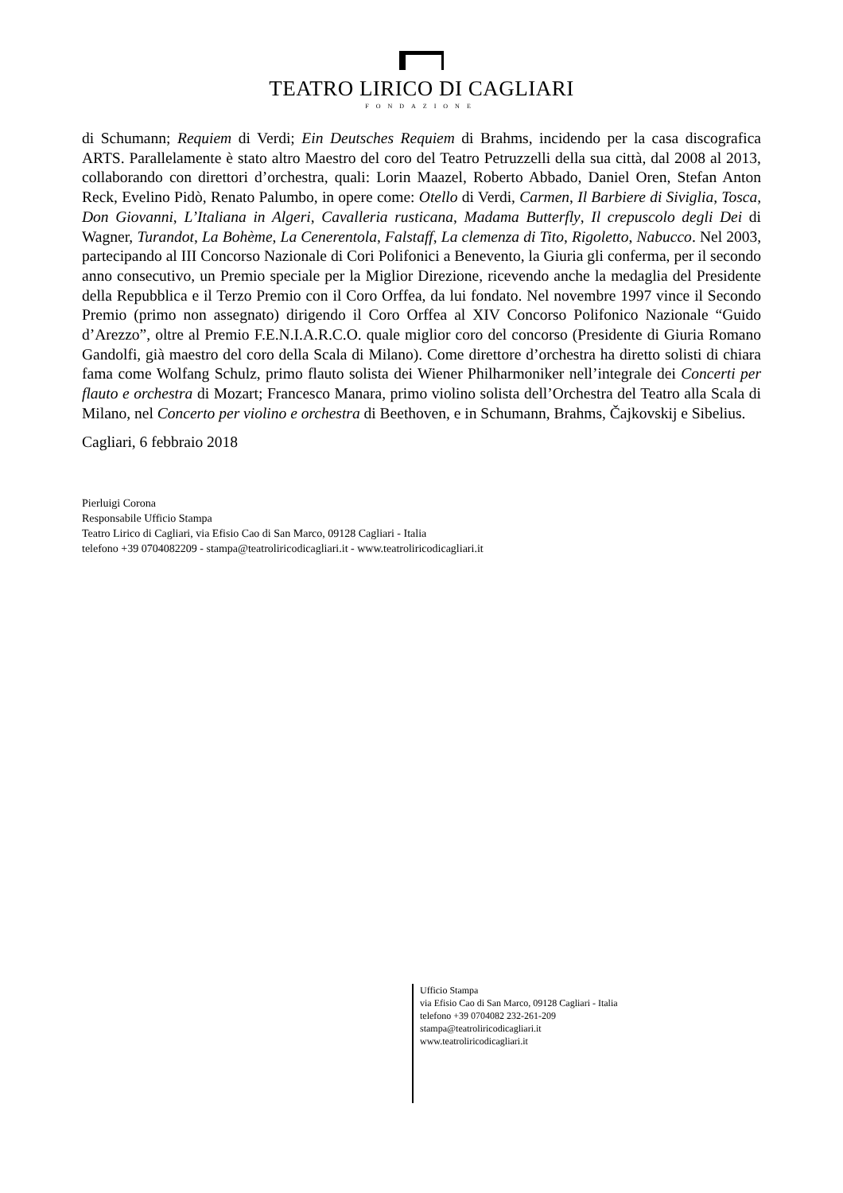TEATRO LIRICO DI CAGLIARI
FONDAZIONE
di Schumann; Requiem di Verdi; Ein Deutsches Requiem di Brahms, incidendo per la casa discografica ARTS. Parallelamente è stato altro Maestro del coro del Teatro Petruzzelli della sua città, dal 2008 al 2013, collaborando con direttori d’orchestra, quali: Lorin Maazel, Roberto Abbado, Daniel Oren, Stefan Anton Reck, Evelino Pidò, Renato Palumbo, in opere come: Otello di Verdi, Carmen, Il Barbiere di Siviglia, Tosca, Don Giovanni, L’Italiana in Algeri, Cavalleria rusticana, Madama Butterfly, Il crepuscolo degli Dei di Wagner, Turandot, La Bohème, La Cenerentola, Falstaff, La clemenza di Tito, Rigoletto, Nabucco. Nel 2003, partecipando al III Concorso Nazionale di Cori Polifonici a Benevento, la Giuria gli conferma, per il secondo anno consecutivo, un Premio speciale per la Miglior Direzione, ricevendo anche la medaglia del Presidente della Repubblica e il Terzo Premio con il Coro Orffea, da lui fondato. Nel novembre 1997 vince il Secondo Premio (primo non assegnato) dirigendo il Coro Orffea al XIV Concorso Polifonico Nazionale “Guido d’Arezzo”, oltre al Premio F.E.N.I.A.R.C.O. quale miglior coro del concorso (Presidente di Giuria Romano Gandolfi, già maestro del coro della Scala di Milano). Come direttore d’orchestra ha diretto solisti di chiara fama come Wolfang Schulz, primo flauto solista dei Wiener Philharmoniker nell’integrale dei Concerti per flauto e orchestra di Mozart; Francesco Manara, primo violino solista dell’Orchestra del Teatro alla Scala di Milano, nel Concerto per violino e orchestra di Beethoven, e in Schumann, Brahms, Čajkovskij e Sibelius.
Cagliari, 6 febbraio 2018
Pierluigi Corona
Responsabile Ufficio Stampa
Teatro Lirico di Cagliari, via Efisio Cao di San Marco, 09128 Cagliari - Italia
telefono +39 0704082209 - stampa@teatroliricodicagliari.it - www.teatroliricodicagliari.it
Ufficio Stampa
via Efisio Cao di San Marco, 09128 Cagliari - Italia
telefono +39 0704082 232-261-209
stampa@teatroliricodicagliari.it
www.teatroliricodicagliari.it